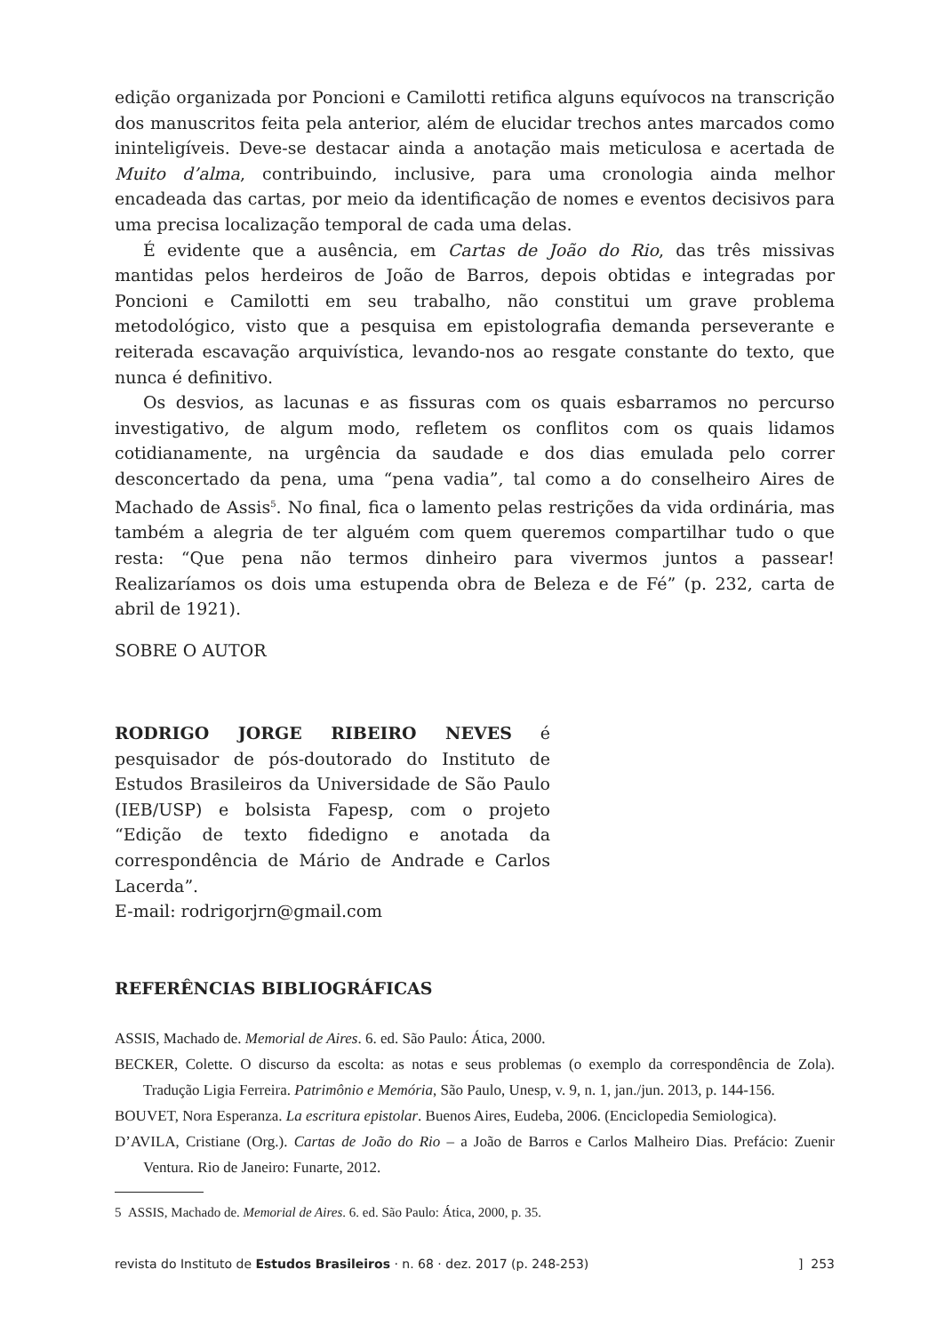edição organizada por Poncioni e Camilotti retifica alguns equívocos na transcrição dos manuscritos feita pela anterior, além de elucidar trechos antes marcados como ininteligíveis. Deve-se destacar ainda a anotação mais meticulosa e acertada de Muito d’alma, contribuindo, inclusive, para uma cronologia ainda melhor encadeada das cartas, por meio da identificação de nomes e eventos decisivos para uma precisa localização temporal de cada uma delas.
É evidente que a ausência, em Cartas de João do Rio, das três missivas mantidas pelos herdeiros de João de Barros, depois obtidas e integradas por Poncioni e Camilotti em seu trabalho, não constitui um grave problema metodológico, visto que a pesquisa em epistolografia demanda perseverante e reiterada escavação arquivística, levando-nos ao resgate constante do texto, que nunca é definitivo.
Os desvios, as lacunas e as fissuras com os quais esbarramos no percurso investigativo, de algum modo, refletem os conflitos com os quais lidamos cotidianamente, na urgência da saudade e dos dias emulada pelo correr desconcertado da pena, uma “pena vadia”, tal como a do conselheiro Aires de Machado de Assis<sup>5</sup>. No final, fica o lamento pelas restrições da vida ordinária, mas também a alegria de ter alguém com quem queremos compartilhar tudo o que resta: “Que pena não termos dinheiro para vivermos juntos a passear! Realizaríamos os dois uma estupenda obra de Beleza e de Fé” (p. 232, carta de abril de 1921).
SOBRE O AUTOR
RODRIGO JORGE RIBEIRO NEVES é pesquisador de pós-doutorado do Instituto de Estudos Brasileiros da Universidade de São Paulo (IEB/USP) e bolsista Fapesp, com o projeto “Edição de texto fidedigno e anotada da correspondência de Mário de Andrade e Carlos Lacerda”.
E-mail: rodrigorjrn@gmail.com
REFERÊNCIAS BIBLIOGRÁFICAS
ASSIS, Machado de. Memorial de Aires. 6. ed. São Paulo: Ática, 2000.
BECKER, Colette. O discurso da escolta: as notas e seus problemas (o exemplo da correspondência de Zola). Tradução Ligia Ferreira. Patrimônio e Memória, São Paulo, Unesp, v. 9, n. 1, jan./jun. 2013, p. 144-156.
BOUVET, Nora Esperanza. La escritura epistolar. Buenos Aires, Eudeba, 2006. (Enciclopedia Semiologica).
D’AVILA, Cristiane (Org.). Cartas de João do Rio – a João de Barros e Carlos Malheiro Dias. Prefácio: Zuenir Ventura. Rio de Janeiro: Funarte, 2012.
5 ASSIS, Machado de. Memorial de Aires. 6. ed. São Paulo: Ática, 2000, p. 35.
revista do Instituto de Estudos Brasileiros · n. 68 · dez. 2017 (p. 248-253)] 253